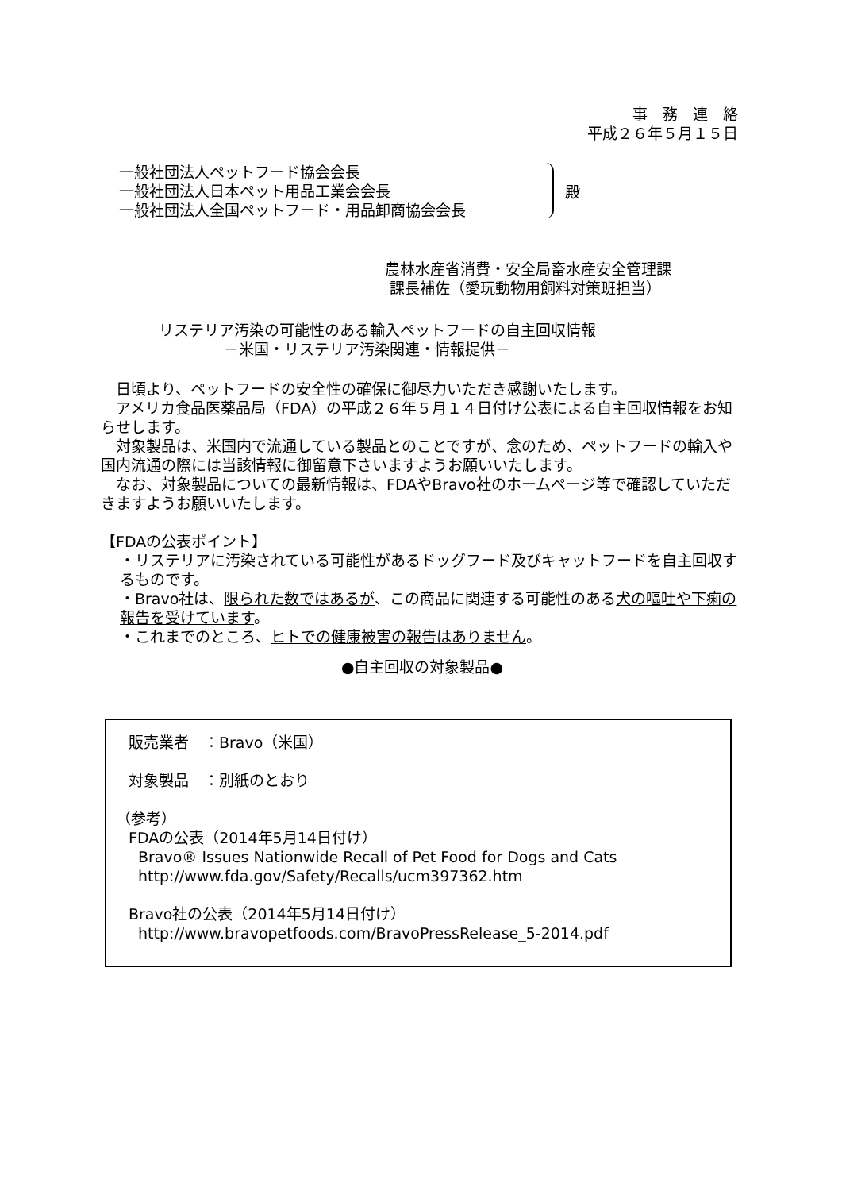事　務　連　絡
平成２６年５月１５日
一般社団法人ペットフード協会会長
一般社団法人日本ペット用品工業会会長
一般社団法人全国ペットフード・用品卸商協会会長
殿
農林水産省消費・安全局畜水産安全管理課
課長補佐（愛玩動物用飼料対策班担当）
リステリア汚染の可能性のある輸入ペットフードの自主回収情報
－米国・リステリア汚染関連・情報提供－
　日頃より、ペットフードの安全性の確保に御尽力いただき感謝いたします。
　アメリカ食品医薬品局（FDA）の平成２６年５月１４日付け公表による自主回収情報をお知らせします。
　対象製品は、米国内で流通している製品とのことですが、念のため、ペットフードの輸入や国内流通の際には当該情報に御留意下さいますようお願いいたします。
　なお、対象製品についての最新情報は、FDAやBravo社のホームページ等で確認していただきますようお願いいたします。
【FDAの公表ポイント】
・リステリアに汚染されている可能性があるドッグフード及びキャットフードを自主回収するものです。
・Bravo社は、限られた数ではあるが、この商品に関連する可能性のある犬の嘔吐や下痢の報告を受けています。
・これまでのところ、ヒトでの健康被害の報告はありません。
●自主回収の対象製品●
販売業者　：Bravo（米国）
対象製品　：別紙のとおり
（参考）
FDAの公表（2014年5月14日付け）
Bravo® Issues Nationwide Recall of Pet Food for Dogs and Cats
http://www.fda.gov/Safety/Recalls/ucm397362.htm
Bravo社の公表（2014年5月14日付け）
http://www.bravopetfoods.com/BravoPressRelease_5-2014.pdf